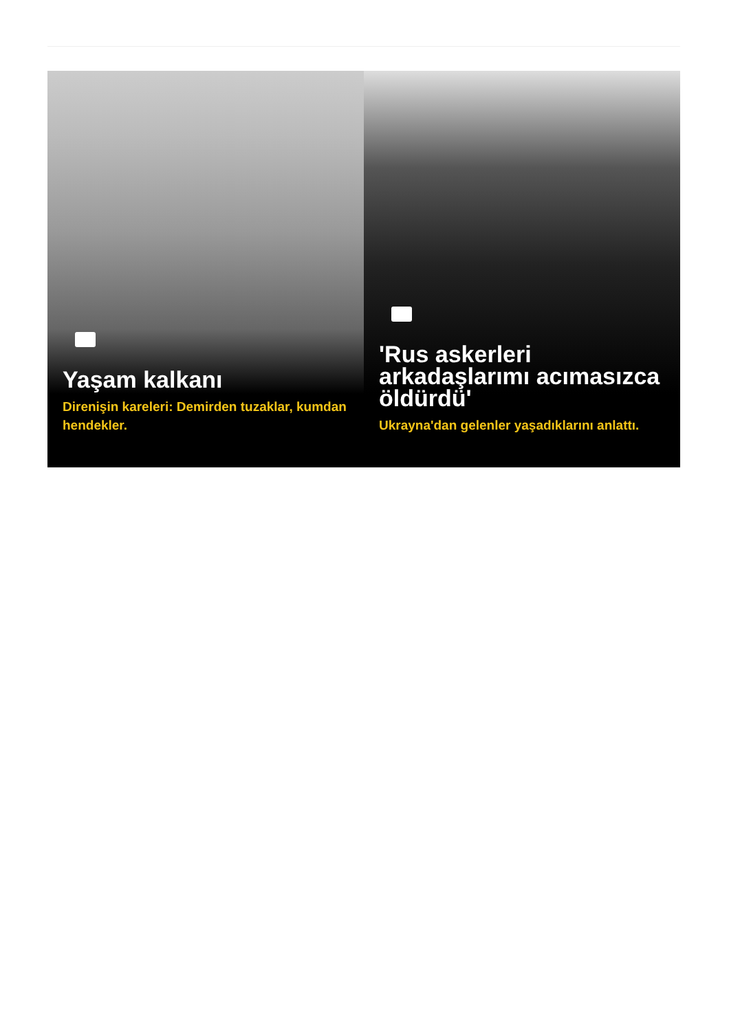Yaşam kalkanı
Direnişin kareleri: Demirden tuzaklar, kumdan hendekler.
'Rus askerleri arkadaşlarımı acımasızca öldürdü'
Ukrayna'dan gelenler yaşadıklarını anlattı.